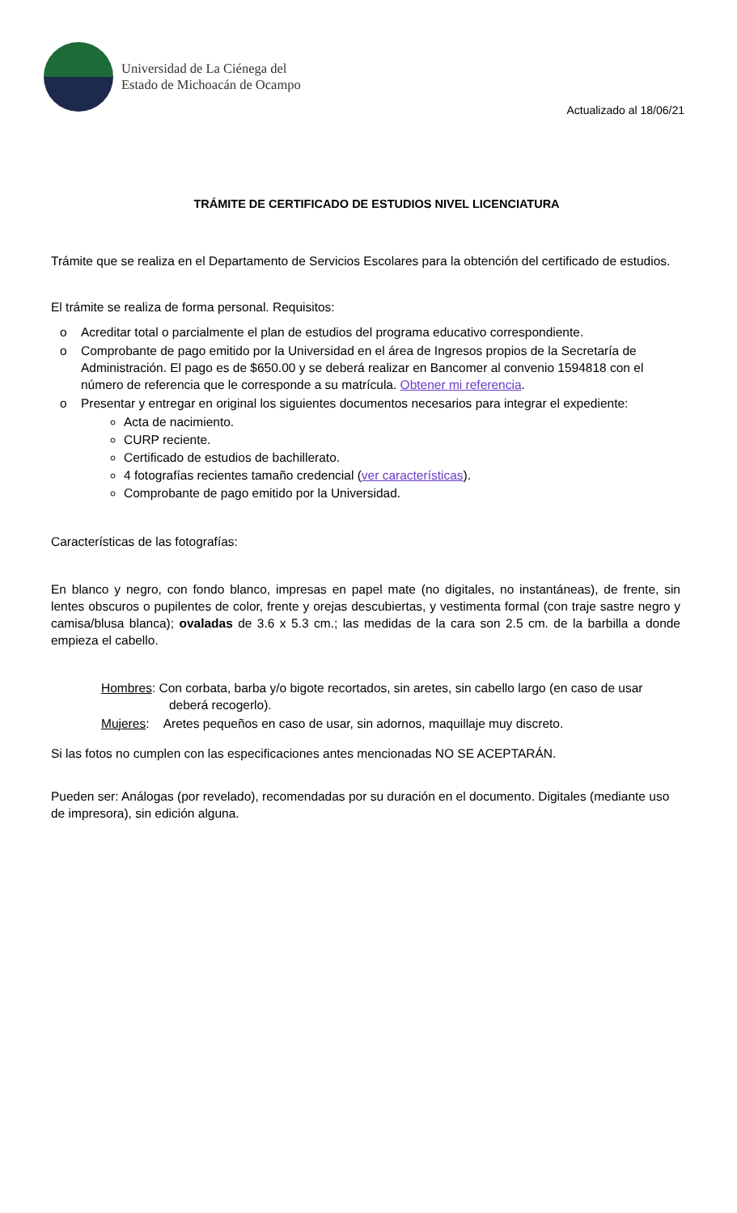Universidad de La Ciénega del
Estado de Michoacán de Ocampo
Actualizado al 18/06/21
TRÁMITE DE CERTIFICADO DE ESTUDIOS NIVEL LICENCIATURA
Trámite que se realiza en el Departamento de Servicios Escolares para la obtención del certificado de estudios.
El trámite se realiza de forma personal. Requisitos:
o Acreditar total o parcialmente el plan de estudios del programa educativo correspondiente.
o Comprobante de pago emitido por la Universidad en el área de Ingresos propios de la Secretaría de Administración. El pago es de $650.00 y se deberá realizar en Bancomer al convenio 1594818 con el número de referencia que le corresponde a su matrícula. Obtener mi referencia.
o Presentar y entregar en original los siguientes documentos necesarios para integrar el expediente:
Acta de nacimiento.
CURP reciente.
Certificado de estudios de bachillerato.
4 fotografías recientes tamaño credencial (ver características).
Comprobante de pago emitido por la Universidad.
Características de las fotografías:
En blanco y negro, con fondo blanco, impresas en papel mate (no digitales, no instantáneas), de frente, sin lentes obscuros o pupilentes de color, frente y orejas descubiertas, y vestimenta formal (con traje sastre negro y camisa/blusa blanca); ovaladas de 3.6 x 5.3 cm.; las medidas de la cara son 2.5 cm. de la barbilla a donde empieza el cabello.
Hombres: Con corbata, barba y/o bigote recortados, sin aretes, sin cabello largo (en caso de usar
deberá recogerlo).
Mujeres: Aretes pequeños en caso de usar, sin adornos, maquillaje muy discreto.
Si las fotos no cumplen con las especificaciones antes mencionadas NO SE ACEPTARÁN.
Pueden ser: Análogas (por revelado), recomendadas por su duración en el documento. Digitales (mediante uso de impresora), sin edición alguna.